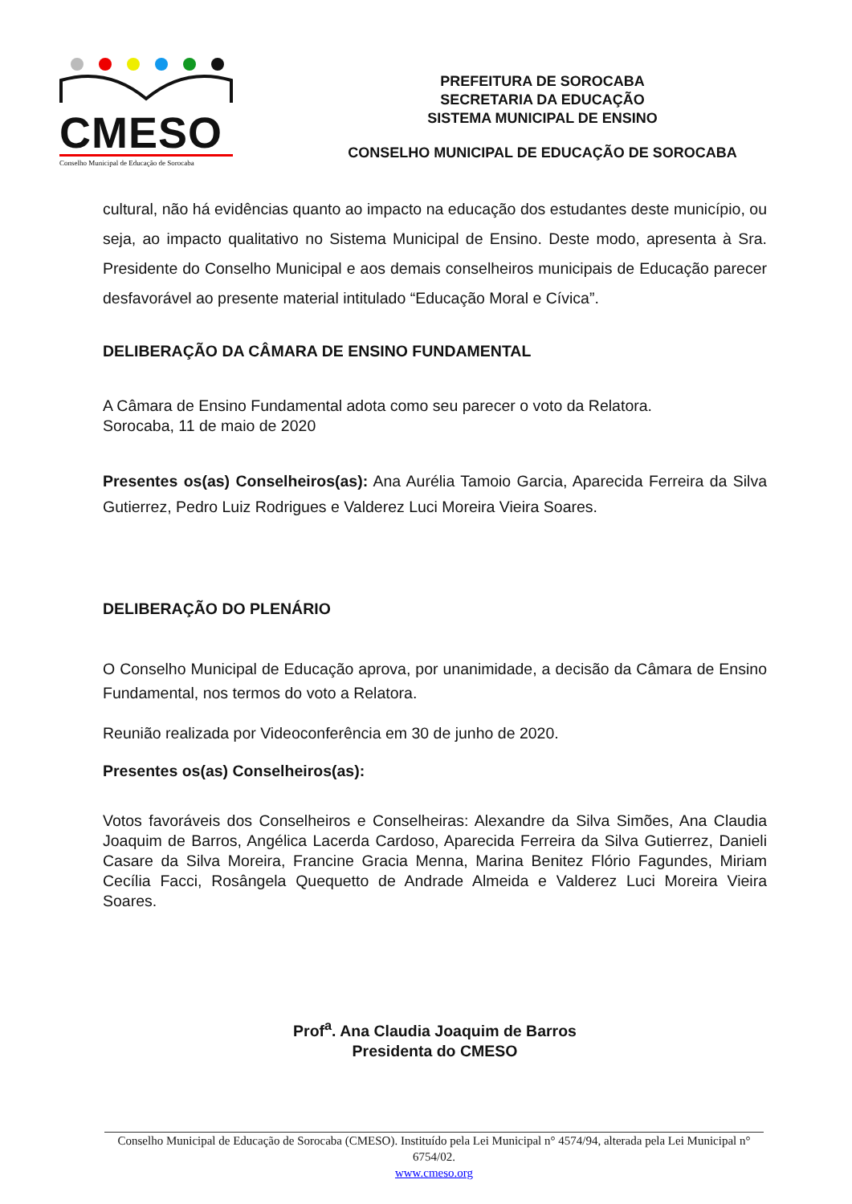CMESO
Conselho Municipal de Educação de Sorocaba
PREFEITURA DE SOROCABA
SECRETARIA DA EDUCAÇÃO
SISTEMA MUNICIPAL DE ENSINO
CONSELHO MUNICIPAL DE EDUCAÇÃO DE SOROCABA
cultural, não há evidências quanto ao impacto na educação dos estudantes deste município, ou seja, ao impacto qualitativo no Sistema Municipal de Ensino. Deste modo, apresenta à Sra. Presidente do Conselho Municipal e aos demais conselheiros municipais de Educação parecer desfavorável ao presente material intitulado “Educação Moral e Cívica”.
DELIBERAÇÃO DA CÂMARA DE ENSINO FUNDAMENTAL
A Câmara de Ensino Fundamental adota como seu parecer o voto da Relatora.
Sorocaba, 11 de maio de 2020
Presentes os(as) Conselheiros(as): Ana Aurélia Tamoio Garcia, Aparecida Ferreira da Silva Gutierrez, Pedro Luiz Rodrigues e Valderez Luci Moreira Vieira Soares.
DELIBERAÇÃO DO PLENÁRIO
O Conselho Municipal de Educação aprova, por unanimidade, a decisão da Câmara de Ensino Fundamental, nos termos do voto a Relatora.
Reunião realizada por Videoconferência em 30 de junho de 2020.
Presentes os(as) Conselheiros(as):
Votos favoráveis dos Conselheiros e Conselheiras: Alexandre da Silva Simões, Ana Claudia Joaquim de Barros, Angélica Lacerda Cardoso, Aparecida Ferreira da Silva Gutierrez, Danieli Casare da Silva Moreira, Francine Gracia Menna, Marina Benitez Flório Fagundes, Miriam Cecília Facci, Rosângela Quequetto de Andrade Almeida e Valderez Luci Moreira Vieira Soares.
Prof<sup>a</sup>. Ana Claudia Joaquim de Barros
Presidenta do CMESO
Conselho Municipal de Educação de Sorocaba (CMESO). Instituído pela Lei Municipal n° 4574/94, alterada pela Lei Municipal n° 6754/02.
www.cmeso.org